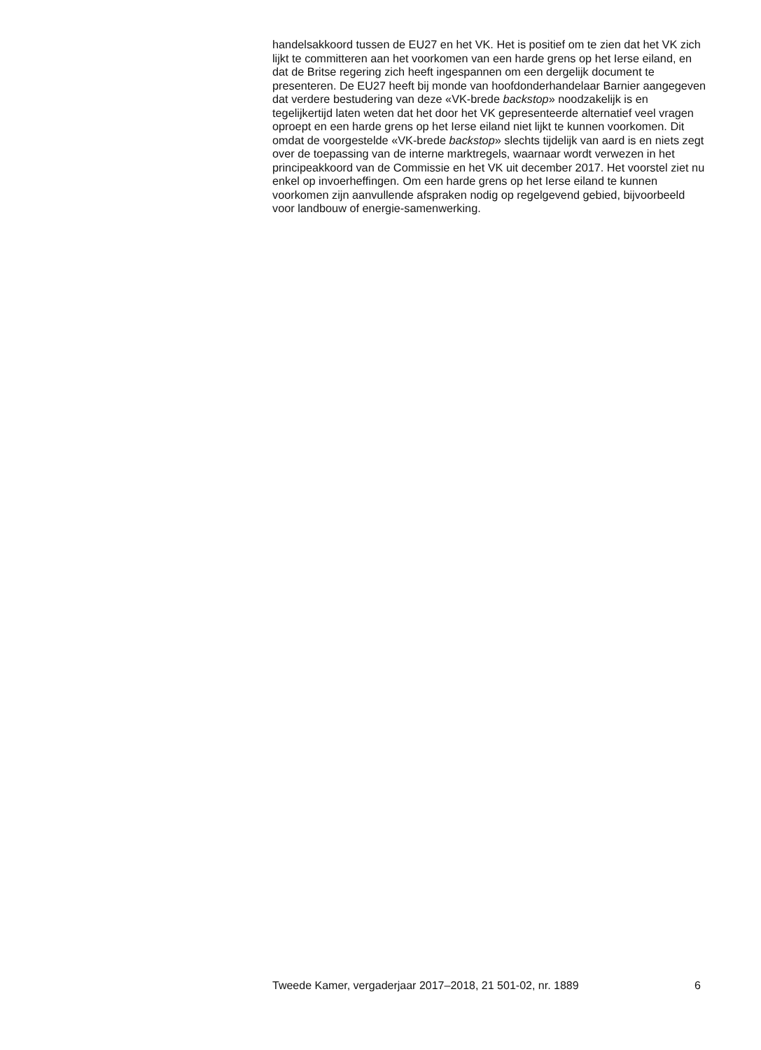handelsakkoord tussen de EU27 en het VK. Het is positief om te zien dat het VK zich lijkt te committeren aan het voorkomen van een harde grens op het Ierse eiland, en dat de Britse regering zich heeft ingespannen om een dergelijk document te presenteren. De EU27 heeft bij monde van hoofdonderhandelaar Barnier aangegeven dat verdere bestudering van deze «VK-brede backstop» noodzakelijk is en tegelijkertijd laten weten dat het door het VK gepresenteerde alternatief veel vragen oproept en een harde grens op het Ierse eiland niet lijkt te kunnen voorkomen. Dit omdat de voorgestelde «VK-brede backstop» slechts tijdelijk van aard is en niets zegt over de toepassing van de interne marktregels, waarnaar wordt verwezen in het principeakkoord van de Commissie en het VK uit december 2017. Het voorstel ziet nu enkel op invoerheffingen. Om een harde grens op het Ierse eiland te kunnen voorkomen zijn aanvullende afspraken nodig op regelgevend gebied, bijvoorbeeld voor landbouw of energie-samenwerking.
Tweede Kamer, vergaderjaar 2017–2018, 21 501-02, nr. 1889 6